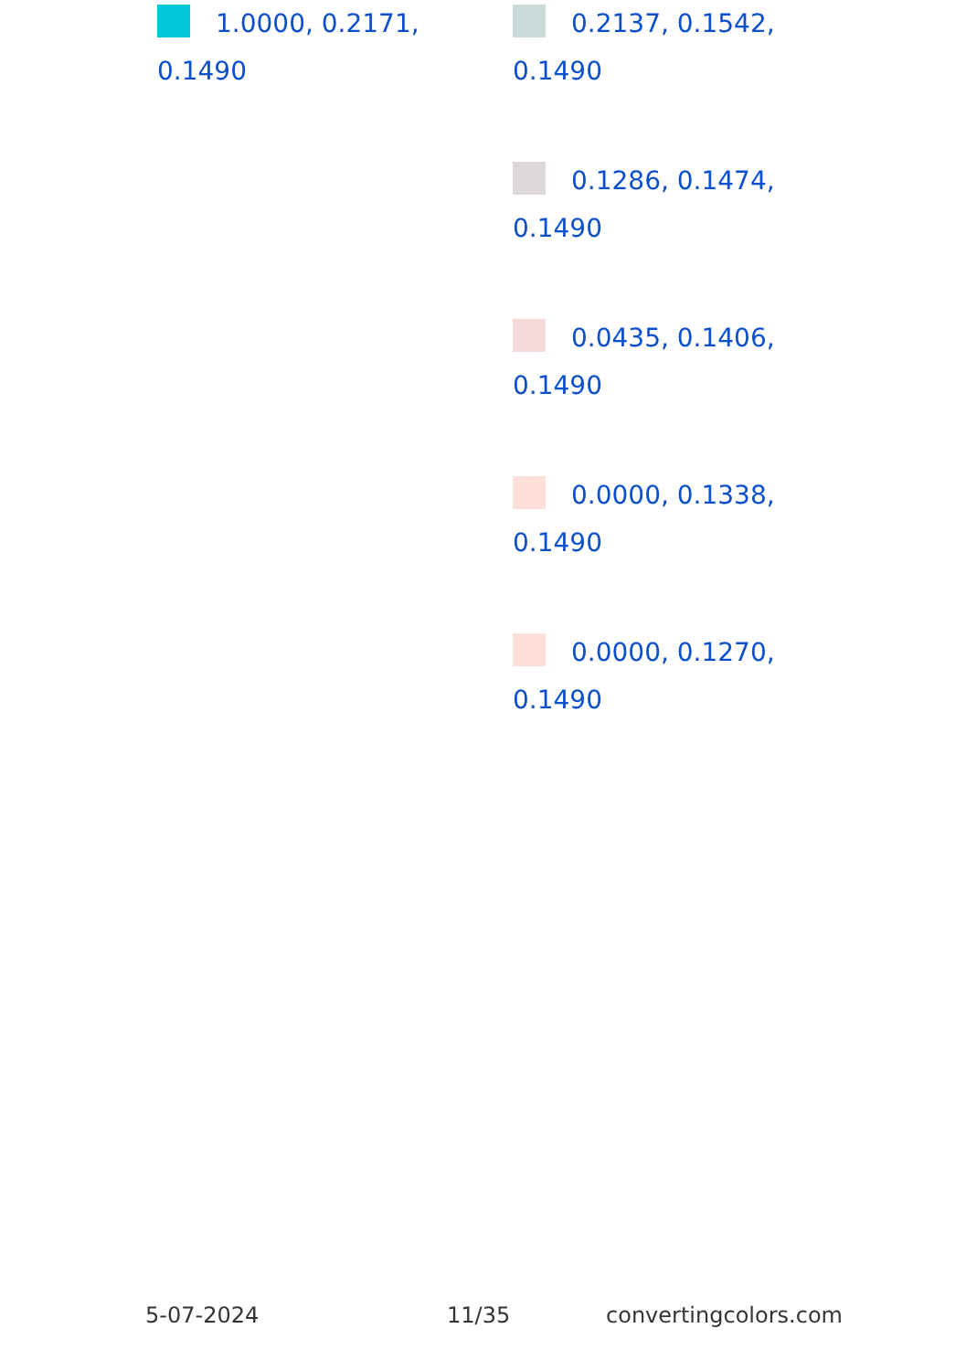1.0000, 0.2171, 0.1490
0.2137, 0.1542, 0.1490
0.1286, 0.1474, 0.1490
0.0435, 0.1406, 0.1490
0.0000, 0.1338, 0.1490
0.0000, 0.1270, 0.1490
5-07-2024 11/35 convertingcolors.com